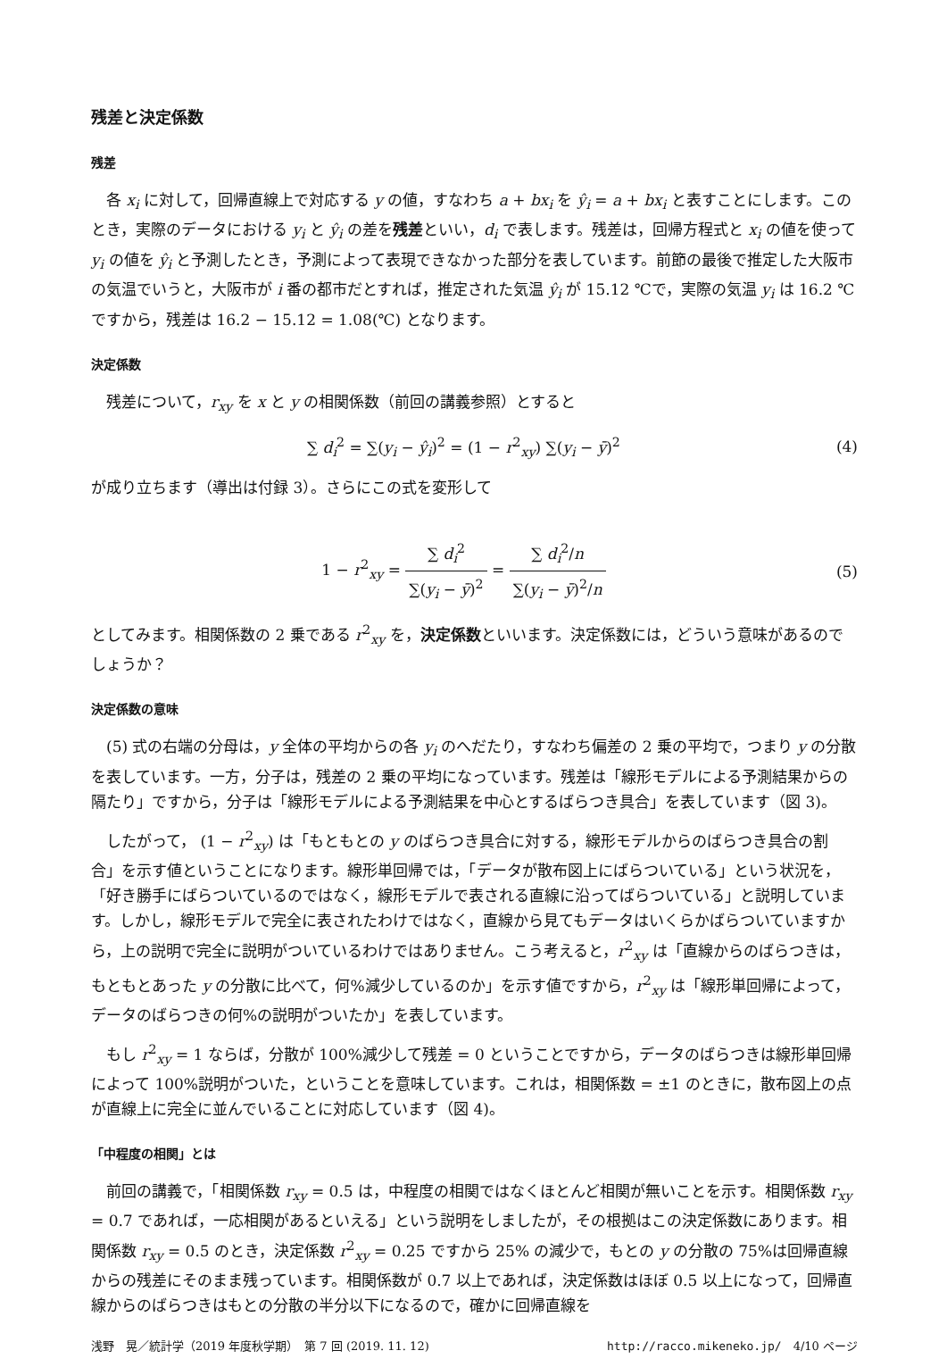残差と決定係数
残差
各 x<sub>i</sub> に対して，回帰直線上で対応する y の値，すなわち a + bx<sub>i</sub> を ŷ<sub>i</sub> = a + bx<sub>i</sub> と表すことにします。このとき，実際のデータにおける y<sub>i</sub> と ŷ<sub>i</sub> の差を残差といい，d<sub>i</sub> で表します。残差は，回帰方程式と x<sub>i</sub> の値を使って y<sub>i</sub> の値を ŷ<sub>i</sub> と予測したとき，予測によって表現できなかった部分を表しています。前節の最後で推定した大阪市の気温でいうと，大阪市が i 番の都市だとすれば，推定された気温 ŷ<sub>i</sub> が 15.12 ℃で，実際の気温 y<sub>i</sub> は 16.2 ℃ですから，残差は 16.2 − 15.12 = 1.08(℃) となります。
決定係数
残差について，r<sub>xy</sub> を x と y の相関係数（前回の講義参照）とすると
∑ d<sub>i</sub><sup>2</sup> = ∑(y<sub>i</sub> − ŷ<sub>i</sub>)<sup>2</sup> = (1 − r<sup>2</sup><sub>xy</sub>) ∑(y<sub>i</sub> − ȳ)<sup>2</sup>
(4)
が成り立ちます（導出は付録 3）。さらにこの式を変形して
1 − r<sup>2</sup><sub>xy</sub> = ∑ d<sub>i</sub><sup>2</sup> ∑(y<sub>i</sub> − ȳ)<sup>2</sup> = ∑ d<sub>i</sub><sup>2</sup>/n ∑(y<sub>i</sub> − ȳ)<sup>2</sup>/n
(5)
としてみます。相関係数の 2 乗である r<sup>2</sup><sub>xy</sub> を，決定係数といいます。決定係数には，どういう意味があるのでしょうか？
決定係数の意味
(5) 式の右端の分母は，y 全体の平均からの各 y<sub>i</sub> のへだたり，すなわち偏差の 2 乗の平均で，つまり y の分散を表しています。一方，分子は，残差の 2 乗の平均になっています。残差は「線形モデルによる予測結果からの隔たり」ですから，分子は「線形モデルによる予測結果を中心とするばらつき具合」を表しています（図 3)。
したがって， (1 − r<sup>2</sup><sub>xy</sub>) は「もともとの y のばらつき具合に対する，線形モデルからのばらつき具合の割合」を示す値ということになります。線形単回帰では，「データが散布図上にばらついている」という状況を，「好き勝手にばらついているのではなく，線形モデルで表される直線に沿ってばらついている」と説明しています。しかし，線形モデルで完全に表されたわけではなく，直線から見てもデータはいくらかばらついていますから，上の説明で完全に説明がついているわけではありません。こう考えると，r<sup>2</sup><sub>xy</sub> は「直線からのばらつきは，もともとあった y の分散に比べて，何%減少しているのか」を示す値ですから，r<sup>2</sup><sub>xy</sub> は「線形単回帰によって，データのばらつきの何%の説明がついたか」を表しています。
もし r<sup>2</sup><sub>xy</sub> = 1 ならば，分散が 100%減少して残差 = 0 ということですから，データのばらつきは線形単回帰によって 100%説明がついた，ということを意味しています。これは，相関係数 = ±1 のときに，散布図上の点が直線上に完全に並んでいることに対応しています（図 4)。
「中程度の相関」とは
前回の講義で，「相関係数 r<sub>xy</sub> = 0.5 は，中程度の相関ではなくほとんど相関が無いことを示す。相関係数 r<sub>xy</sub> = 0.7 であれば，一応相関があるといえる」という説明をしましたが，その根拠はこの決定係数にあります。相関係数 r<sub>xy</sub> = 0.5 のとき，決定係数 r<sup>2</sup><sub>xy</sub> = 0.25 ですから 25% の減少で，もとの y の分散の 75%は回帰直線からの残差にそのまま残っています。相関係数が 0.7 以上であれば，決定係数はほぼ 0.5 以上になって，回帰直線からのばらつきはもとの分散の半分以下になるので，確かに回帰直線を
浅野　晃／統計学（2019 年度秋学期）　第 7 回 (2019. 11. 12) http://racco.mikeneko.jp/　4/10 ページ